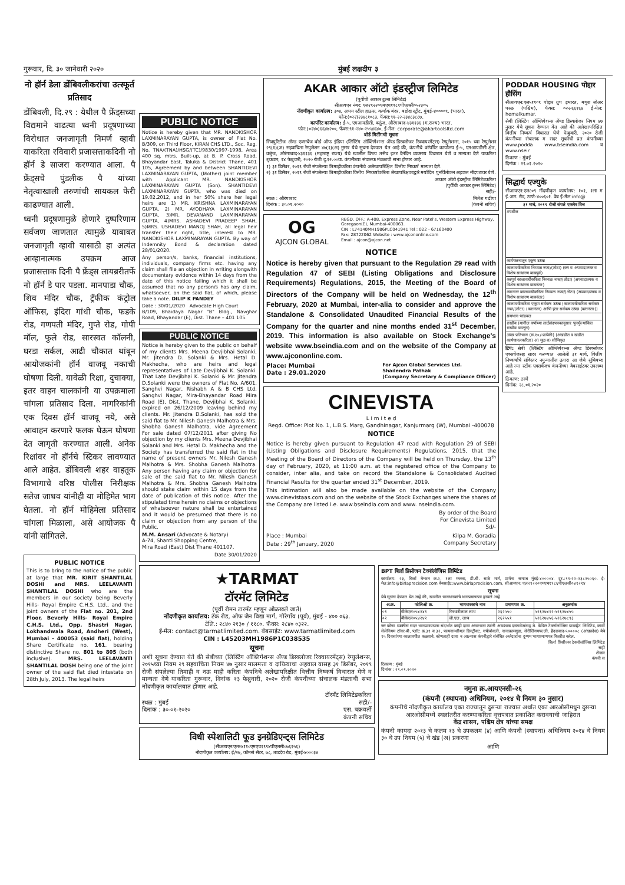गुरूवार, दि. ३० जानेवारी २०२० मुंबई लक्षदीप ३
नो हॉर्न डेला डोंबिवलीकरांचा उत्स्फूर्त प्रतिसाद
डोंबिवली, दि.२९ : येथील पै फ्रेंड्सच्या विद्यमाने वाढत्या ध्वनी प्रदूषणाच्या विरोधात जनजागृती निमर्ण व्हावी याकरिता रविवारी प्रजासत्ताकदिनी नो हॉर्न डे साजरा करण्यात आला. पै फ्रेंड्सचे पुंडलीक पै यांच्या नेतृत्वाखाली तरुणांची सायकल फेरी काढण्यात आली.
ध्वनी प्रदूषणामुळे होणारे दुष्परिणाम सर्वजण जाणतात त्यामुळे याबाबत जनजागृती व्हावी यासाठी हा अत्यंत आव्हानात्मक उपक्रम आज प्रजासत्ताक दिनी पै फ्रेंड्स लायब्ररीतर्फे नो हॉर्न डे पार पडला. मानपाडा चौक, शिव मंदिर चौक, ट्रॅफीक कंट्रोल ऑफिस, इंदिरा गांधी चौक, फडके रोड, गणपती मंदिर, गुप्ते रोड, गोपी मॉल, फुले रोड, सारस्वत कॉलनी, घरडा सर्कल, आढी चौकात थांबून आयोजकांनी हॉर्न वाजवू नकाची घोषणा दिली. यावेळी रिक्षा, दुचाक्या, इतर वाहन चालकांनी या उपक्रमाला चांगला प्रतिसाद दिला. नागरिकांनी एक दिवस हॉर्न वाजवू नये, असे आवाहन करणारे फलक घेऊन घोषणा देत जागृती करण्यात आली. अनेक रिक्षांवर नो हॉर्नचे स्टिकर लावण्यात आले आहेत. डोंबिवली शहर वाहतूक विभागाचे वरिष्ठ पोलीस निरीक्षक सतेज जाधव यांनीही या मोहिमेत भाग घेतला. नो हॉर्न मोहिमेला प्रतिसाद चांगला मिळाला, असे आयोजक पै यांनी सांगितले.
PUBLIC NOTICE
This is to bring to the notice of the public at large that MR. KIRIT SHANTILAL DOSHI and MRS. LEELAVANTI SHANTILAL DOSHI who are the members in our society being Beverly Hills- Royal Empire C.H.S. Ltd., and the joint owners of the Flat no. 201, 2nd Floor, Beverly Hills- Royal Empire C.H.S. Ltd., Opp. Shastri Nagar, Lokhandwala Road, Andheri (West), Mumbai - 400053 (said flat), holding Share Certificate no. 161, bearing distinctive Share no. 801 to 805 (both inclusive). MRS. LEELAVANTI SHANTILAL DOSH being one of the joint owner of the said flat died intestate on 28th July, 2013. The legal heirs
PUBLIC NOTICE
Notice is hereby given that MR. NANDKISHOR LAXMINARAYAN GUPTA, is owner of Flat No. B/309, on Third Floor, KIRAN CHS LTD., Soc. Reg. No. TNA/(TNA)/HSG/(TC)/9830/1997-1998, Area 400 sq. mtrs. Built-up, at B. P. Cross Road, Bhayandar East, Taluka & District Thane, 401 105, Agreement by and between SHANTIDEVI LAXMINARAYAN GUPTA, (Mother) joint member with Applicant MR. NANDKISHOR LAXMINARAYAN GUPTA (Son). SHANTIDEVI LAXMINARAYAN GUPTA, who was died on 19.02.2012, and in her 50% share her legal heirs are 1) MR. KRISHNA LAXMINARAYAN GUPTA, 2) MR. AYODHAYA LAXMINARAYAN GUPTA, 3)MR. DEVANAND LAXMINARAYAN GUPTA, 4)MRS. ASHADEVI PRADEEP SHAH, 5)MRS. USHADEVI MANOJ SHAH, all legal heir transfer their right, title, interest to MR. NANDKISHOR LAXMINARAYAN GUPTA. By way of Indemnity Bond & declaration dated 28/01/2020.
Any person/s, banks, financial institutions, individuals, company firms etc. having any claim shall file an objection in writing alongwith documentary evidence within 14 days from the date of this notice failing which it shall be assumed that no any person/s has any claim, whatsoever, on the said flat, of which, please take a note. DILIP K PANDEY
Date : 30/01/2020 Advocate High Court
B/109, Bhaidaya Nagar "B" Bldg., Navghar Road, Bhayandar (E), Dist. Thane – 401 105.
PUBLIC NOTICE
Notice is hereby given to the public on behalf of my clients Mrs. Meena Devjibhai Solanki, Mr. Jitendra D. Solanki & Mrs. Hetal D. Makhecha, who are heirs and legal representatives of Late Devjibhai K. Solanki. That Late Devjibhai K. Solanki & Mr. Jitendra D.Solanki were the owners of Flat No. A/601, Sanghvi Nagar, Rishabh A & B CHS Ltd, Sanghvi Nagar, Mira-Bhayandar Road Mira Road (E), Dist. Thane. Devjibhai K. Solanki, expired on 26/12/2009 leaving behind my clients. Mr. Jitendra D.Solanki, has sold the said flat to Mr. Nilesh Ganesh Malhotra & Mrs. Shobha Ganesh Malhotra, vide Agreement For sale dated 07/12/2011 after giving No objection by my clients Mrs. Meena Devjibhai Solanki and Mrs. Hetal D. Makhecha and the Society has transferred the said flat in the name of present owners Mr. Nilesh Ganesh Malhotra & Mrs. Shobha Ganesh Malhotra. Any person having any claim or objection for sale of the said flat to Mr. Nilesh Ganesh Malhotra & Mrs. Shobha Ganesh Malhotra should stake claim within 15 days from the date of publication of this notice. After the stipulated time herein no claims or objections of whatsoever nature shall be entertained and it would be presumed that there is no claim or objection from any person of the Public.
M.M. Ansari (Advocate & Notary)
A-74, Shanti Shopping Centre,
Mira Road (East) Dist Thane 401107.
Date 30/01/2020
AKAR आकार ऑटो इंडस्ट्रीज लिमिटेड
(पुर्वीची आकार टुल्स लिमिटेड)
सीआयएन नंबर: एल२९२२०एमएच१९८९पीएलसी०५२३०५
नोंदणीकृत कार्यालय: ३०४, अभय स्टील हाऊस, कर्णाक बंदर, बडोदा स्ट्रीट, मुंबई-४००००९. (भारत).
फोन:(०२२)२३४८१०८३, फॅक्स:९१-२२-२३४८३८८७.
कार्पोरेट कार्यालय: ई-५, एमआयडीसी, वळुंज, औरंगाबाद-४३११३६ (म.राज्य) भारत.
फोन:(०२४०)६६४७२००, फॅक्स:९१-२४०-२५५४६४०, ई-मेल: corporate@akartoolsltd.com
बोर्ड मिटींगची सूचना
सिक्युरिटीज अ‍ॅण्ड एक्सचेंज बोर्ड ऑफ इंडिया (लिस्टिंग ऑब्लिगेशन्स अ‍ॅण्ड डिस्क्लोजर रिक्वायरमेंट्स) रेग्युलेशन्स, २०१५ च्या रेग्युलेशन २९(१)(अ) सहवाचिता रेग्युलेशन ४७(१)(अ) नुसार येथे सूचना देण्यात येत आहे की, कंपनीचे कॉर्पोरेट कार्यालय ई-५, एमआयडीसी क्षेत्र, वळुंज, औरंगाबाद-४३११३६ (महाराष्ट्र राज्य) येथे खालील विषय तसेच इतर दैनंदिन व्यवसाय विचारात घेणे व मान्यता देणे याकरिता शुक्रवार, १४ फेब्रुवारी, २०२० रोजी दु.१२.००वा. कंपनीच्या संचालक मंडळाची सभा होणार आहे.
१) ३१ डिसेंबर, २०१९ रोजी संपलेल्या तिमाहीकरिता कंपनीचे अलेखापरिक्षित वित्तीय निष्कर्ष मान्यता देणे.
२) ३१ डिसेंबर, २०१९ रोजी संपलेल्या तिमाहीकरिता वित्तीय निष्कर्षाकरिता लेखापरिक्षकाद्वारे मर्यादित पुनर्विलोकन अहवाल नोंदपटावर घेणे.
आकार ऑटो इंडस्ट्रीज लिमिटेडकरिता
(पुर्वीची आकार टुल्स लिमिटेड)
सही/-
स्थळ : औरंगाबाद
दिनांक : ३०.०१.२०२० मितेश गढीया
(कंपनी सचिव)
OG
AJCON GLOBAL
REGD. OFF.: A-408, Express Zone, Near Patel's, Western Express Highway, Goregaon(E), Mumbai-400063.
CIN : L74140MH1986PLC041941 Tel : 022 - 67160400
Fax: 28722062 Website : www.ajcononline.com
Email : ajcon@ajcon.net
NOTICE
Notice is hereby given that pursuant to the Regulation 29 read with Regulation 47 of SEBI (Listing Obligations and Disclosure Requirements) Regulations, 2015, the Meeting of the Board of Directors of the Company will be held on Wednesday, the 12<sup>th</sup> February, 2020 at Mumbai, inter-alia to consider and approve the Standalone & Consolidated Unaudited Financial Results of the Company for the quarter and nine months ended 31<sup>st</sup> December, 2019. This information is also available on Stock Exchange's website www.bseindia.com and on the website of the Company at www.ajcononline.com.
Place: Mumbai
Date : 29.01.2020 For Ajcon Global Services Ltd.
Shailendra Pathak
(Company Secretary & Compliance Officer)
CINEVISTA
L i m i t e d
Regd. Office: Plot No. 1, L.B.S. Marg, Gandhinagar, Kanjurmarg (W), Mumbai -400078
NOTICE
Notice is hereby given pursuant to Regulation 47 read with Regulation 29 of SEBI (Listing Obligations and Disclosure Requirements) Regulations, 2015, that the Meeting of the Board of Directors of the Company will be held on Thursday, the 13<sup>th</sup> day of February, 2020, at 11:00 a.m. at the registered office of the Company to consider, inter alia, and take on record the Standalone & Consolidated Audited Financial Results for the quarter ended 31<sup>st</sup> December, 2019.
This intimation will also be made available on the website of the Company www.cinevistaas.com and on the website of the Stock Exchanges where the shares of the Company are listed i.e. www.bseindia.com and www. nseindia.com.
By order of the Board
For Cinevista Limited
Sd/-
Place : Mumbai
Date : 29<sup>th</sup> January, 2020 Kilpa M. Goradia
Company Secretary
PODDAR HOUSING पोद्दार हौसिंग
सीआयएन:एल५११०९ पोद्दार ग्रुप इमारत, मथुरा लोअर परळ (पश्चिम), फॅक्स: ०२२-६६१६४ ई-मेल: hemalkumar.
सेबी (लिस्टिंग ऑब्लिगेशन्स अ‍ॅण्ड डिस्क्लोजर नियम ४७ नुसार येथे सूचना देण्यात येत आहे की अलेखापरिक्षित वित्तीय निष्कर्ष विचारात घेणे फेब्रुवारी, २०२० रोजी कंपनीच्या संचालक म सदर सूचनेची प्रत कंपनीच्या www.podda www.bseindia.com व www.nseir
ठिकाण : मुंबई
दिनांक : २९.०१.२०२०
सिद्धार्थ एज्युके
सीआयएन:एल८०९ नोंदणीकृत कार्यालय: १०१, १ला म ई.आर. रोड, ठाणे-४००६०१. वेब ई-मेल:info@
| ३१ मार्च, २०१९ रोजी संपले एकमेव वित्त |
| --- |
| तपशील |
| कार्यचलनातून एकूण उत्पन्न |
| कालावधीकरिता निव्वळ नफा/(तोटा) (कर व अपवादात्मक व विशेष साधारण बाबपुर्व) |
| करपुर्व कालावधीकरिता निव्वळ नफा/(तोटा) (अपवादात्मक व विशेष साधारण बाबनंतर) |
| करानंतर कालावधीकरिता निव्वळ नफा/(तोटा) (अपवादात्मक व विशेष साधारण बाबनंतर) |
| कालावधीकरिता एकूण सर्वकष उत्पन्न (कालावधीकरिता सर्वकष नफा/(तोटा) (करानंतर) आणि इतर सर्वकष उत्पन्न (करानंतर)) |
| समभाग भांडवल |
| राखीव (मागील वर्षाच्या ताळेबंदपत्रकानुसार पुनर्मुल्यांकित राखीव वगळून) |
| उत्पन्न प्रतिभाग (रू.१०/-प्रत्येकी) (अखंडीत व खंडीत कार्यचानलकरिता) अ) मूळ ब) सौमिकृत |
टिप: सेबी (लिस्टिंग ऑब्लिगेशन्स अ‍ॅण्ड डिस्क्लोजर एक्सचेंजसह सादर करण्यात आलेली ३१ मार्च, वित्तीय निष्कर्षांचे सविस्तर नमुन्यातील उतारा आ जेथे सूचिबध्द आहे त्या स्टॉक एक्सचेंजच कंपनीच्या वेबसाईटवर उपलब्ध आहे.
ठिकाण: ठाणे
दिनांक: २८.०१.२०२०
★TARMAT
टॉरमॅट लिमिटेड
(पूर्वी रोमन टारमॅट म्हणून ओळखले जाते)
नोंदणीकृत कार्यालय: टॅक रोड, ओफ जेन विद्या मार्ग, गोरेगाँव (पूर्व), मुंबई - ४०० ०६३.
टेलि.: २८४० २१३० / ११८०. फॅक्स: २८४० ०३२२.
ई-मेल: contact@tarmatlimited.com. वेबसाईट: www.tarmatlimited.com
CIN : L45203MH1986P1C038535
सूचना
अशी सूचना देण्यात येते की सेबीच्या (लिस्टिंग ऑब्लिगेशन्स अ‍ॅण्ड डिस्क्लोजर रिक्वायरमेंट्स) रेग्युलेशन्स, २०१५च्या नियम २९ सहवाचिता नियम ४७ नुसार मालमत्ता व दायित्वाचा अहवाल यासह ३१ डिसेंबर, २०१९ रोजी संपलेल्या तिमाही व नऊ माही करिता कंपनिचे अलेखापरिक्षीत वित्तीय निष्कर्ष विचारात घेणे व मान्यता देणे याकरिता गुरूवार, दिनांक १३ फेब्रुवारी, २०२० रोजी कंपनीच्या संचालक मंडलाची सभा नोंदणीकृत कार्यालयात होणार आहे.
स्थळ : मुंबई
दिनांक : ३०-०१-२०२० टॉरमॅट लिमिटेडकरिता
सही/-
एस. चक्रवर्ती
कंपनी सचिव
विधी स्पेशालिटी फूड इनग्रेडिएन्ट्स लिमिटेड
(सीआयएन:एल२४११०एमएच१९९४पीएलसी०७६१५६)
नोंदणीकृत कार्यालय: ई/२७, कॉमर्स सेंटर, ७८, ताडदेव रोड, मुंबई-४०००३४
BPT बिर्ला प्रिसीजन टेक्नॉलॉजिस लिमिटेड
कार्यालय: २३, बिर्ला मेन्शन क्र.२, १ला मजला, डी.बी. साठे मार्ग, प्रार्थना समाज मुंबई-४००००४. दूर.:९१-२२-२३८२५०६०. ई-मेल:info@birlaprecision.com वेबसाईट:www.birlaprecision.com, सीआयएन: एल२९२२०एमएच१९८६पीएलसी०४१२१४
सूचना
येथे सूचना देण्यात येत आहे की, खालील भागधारकांचे भागप्रमाणपत्र हरवले आहे
| अ.क्र. | फोलिओ क्र. | भागधारकाचे नाव | प्रमाणपत्र क्र. | अनुक्रमांक |
| --- | --- | --- | --- | --- |
| ०१ | बीकेएल०५४२४१ | गिरधारीलाल लाथ | २६२५५० | ५२६२७४१२-५२६२७४५५ |
| ०२ | बीकेएल०५४२४२ | जी.एल. लाथ | २६२५५१ | ५२६२७४५६-५२६२७८९३ |
जर कोणा व्यक्तीस सदर भागप्रमाणपत्रा संदर्भात काही दावा असल्यास त्यांनी आवश्यक दस्तावेजांसह मे. केफिन टेक्नॉलॉजिस प्रायव्हेट लिमिटेड, कार्वी सेलेनियम टॉवर-बी, प्लॉट क्र.३१ व ३२, फायनान्शीयल डिस्ट्रीक्ट, गचीबोवली, नानाक्रामगुडा, सेरीलिंगमपल्ली, हैदराबाद-५००००८ (आंध्रप्रदेश) येथे १५ दिवसांच्या कालावधीत कळवावे. कोणताही दावा न आल्यास कंपनीद्वारे संबंधित अर्जदारांना दुय्यम भागप्रमाणपत्र वितरीत करेल.
बिर्ला प्रिसीजन टेक्नॉलॉजिस लिमिटेड
सही
शैजल
कंपनी स
ठिकाण : मुंबई
दिनांक : २९.०१.२०२०
नमुना क्र.आयएनसी-२६
(कंपनी (स्थापना) अधिनियम, २०१४ चे नियम ३० नुसार)
कंपनीचे नोंदणीकृत कार्यालय एका राज्यातून दुसऱ्या राज्यात अर्थात एका आरओसीमधुन दुसऱ्या आरओसीमध्ये स्थलांतरीत करण्याकरिता वृत्तपत्रात प्रकाशित करावयाची जाहिरात
केंद्र शासन, पश्चिम क्षेत्र यांच्या समक्ष
कंपनी कायदा २०१३ चे कलम १३ चे उपकलम (४) आणि कंपनी (स्थापना) अधिनियम २०१४ चे नियम ३० चे उप नियम (५) चे खंड (अ) प्रकरणा
आणि